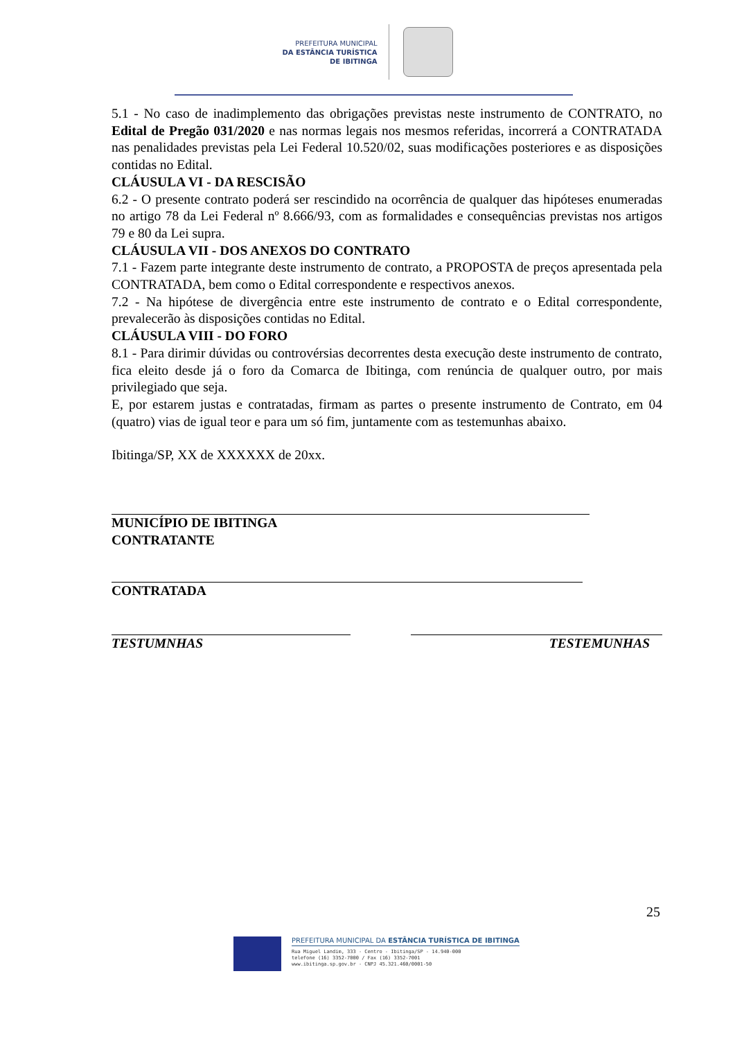PREFEITURA MUNICIPAL
DA ESTÂNCIA TURÍSTICA
DE IBITINGA
5.1 - No caso de inadimplemento das obrigações previstas neste instrumento de CONTRATO, no Edital de Pregão 031/2020 e nas normas legais nos mesmos referidas, incorrerá a CONTRATADA nas penalidades previstas pela Lei Federal 10.520/02, suas modificações posteriores e as disposições contidas no Edital.
CLÁUSULA VI - DA RESCISÃO
6.2 - O presente contrato poderá ser rescindido na ocorrência de qualquer das hipóteses enumeradas no artigo 78 da Lei Federal nº 8.666/93, com as formalidades e consequências previstas nos artigos 79 e 80 da Lei supra.
CLÁUSULA VII - DOS ANEXOS DO CONTRATO
7.1 - Fazem parte integrante deste instrumento de contrato, a PROPOSTA de preços apresentada pela CONTRATADA, bem como o Edital correspondente e respectivos anexos.
7.2 - Na hipótese de divergência entre este instrumento de contrato e o Edital correspondente, prevalecerão às disposições contidas no Edital.
CLÁUSULA VIII - DO FORO
8.1 - Para dirimir dúvidas ou controvérsias decorrentes desta execução deste instrumento de contrato, fica eleito desde já o foro da Comarca de Ibitinga, com renúncia de qualquer outro, por mais privilegiado que seja.
E, por estarem justas e contratadas, firmam as partes o presente instrumento de Contrato, em 04 (quatro) vias de igual teor e para um só fim, juntamente com as testemunhas abaixo.
Ibitinga/SP, XX de XXXXXX de 20xx.
MUNICÍPIO DE IBITINGA
CONTRATANTE
CONTRATADA
TESTUMNHAS TESTEMUNHAS
25
PREFEITURA MUNICIPAL DA ESTÂNCIA TURÍSTICA DE IBITINGA
Rua Miguel Landim, 333 - Centro - Ibitinga/SP - 14.940-000
telefone (16) 3352-7000 / Fax (16) 3352-7001
www.ibitinga.sp.gov.br - CNPJ 45.321.460/0001-50